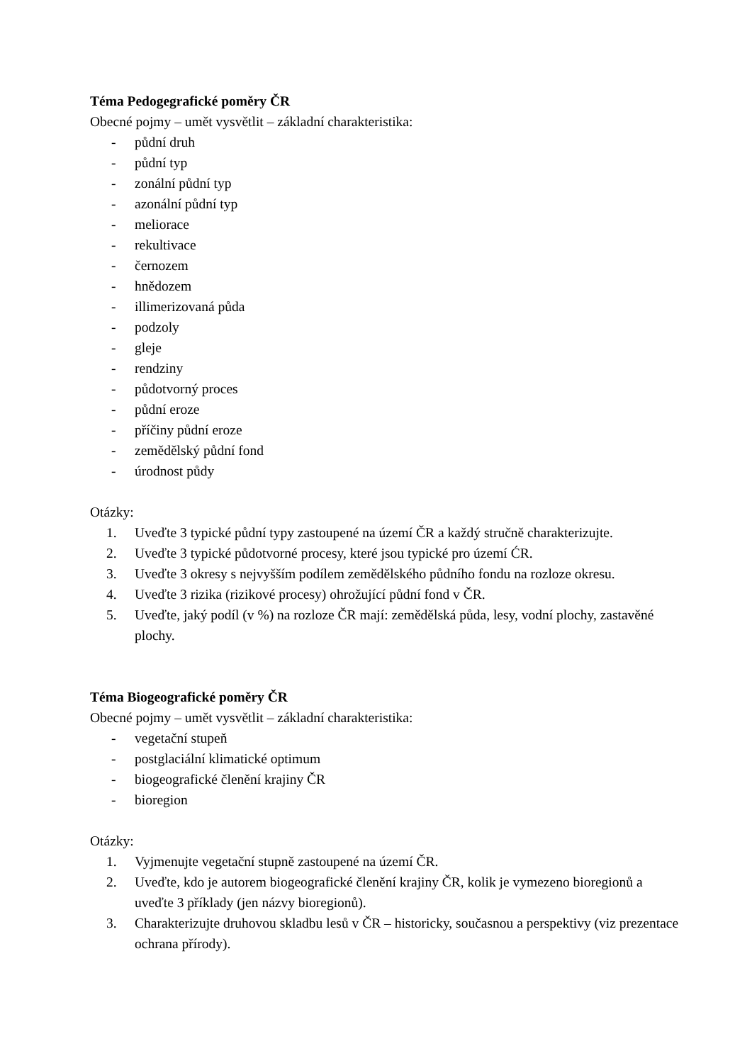Téma Pedogegrafické poměry ČR
Obecné pojmy – umět vysvětlit – základní charakteristika:
- půdní druh
- půdní typ
- zonální půdní typ
- azonální půdní typ
- meliorace
- rekultivace
- černozem
- hnědozem
- illimerizovaná půda
- podzoly
- gleje
- rendziny
- půdotvorný proces
- půdní eroze
- příčiny půdní eroze
- zemědělský půdní fond
- úrodnost půdy
Otázky:
1. Uveďte 3 typické půdní typy zastoupené na území ČR a každý stručně charakterizujte.
2. Uveďte 3 typické půdotvorné procesy, které jsou typické pro území ĆR.
3. Uveďte 3 okresy s nejvyšším podílem zemědělského půdního fondu na rozloze okresu.
4. Uveďte 3 rizika (rizikové procesy) ohrožující půdní fond v ČR.
5. Uveďte, jaký podíl (v %) na rozloze ČR mají: zemědělská půda, lesy, vodní plochy, zastavěné plochy.
Téma Biogeografické poměry ČR
Obecné pojmy – umět vysvětlit – základní charakteristika:
- vegetační stupeň
- postglaciální klimatické optimum
- biogeografické členění krajiny ČR
- bioregion
Otázky:
1. Vyjmenujte vegetační stupně zastoupené na území ČR.
2. Uveďte, kdo je autorem biogeografické členění krajiny ČR, kolik je vymezeno bioregionů a uveďte 3 příklady (jen názvy bioregionů).
3. Charakterizujte druhovou skladbu lesů v ČR – historicky, současnou a perspektivy (viz prezentace ochrana přírody).